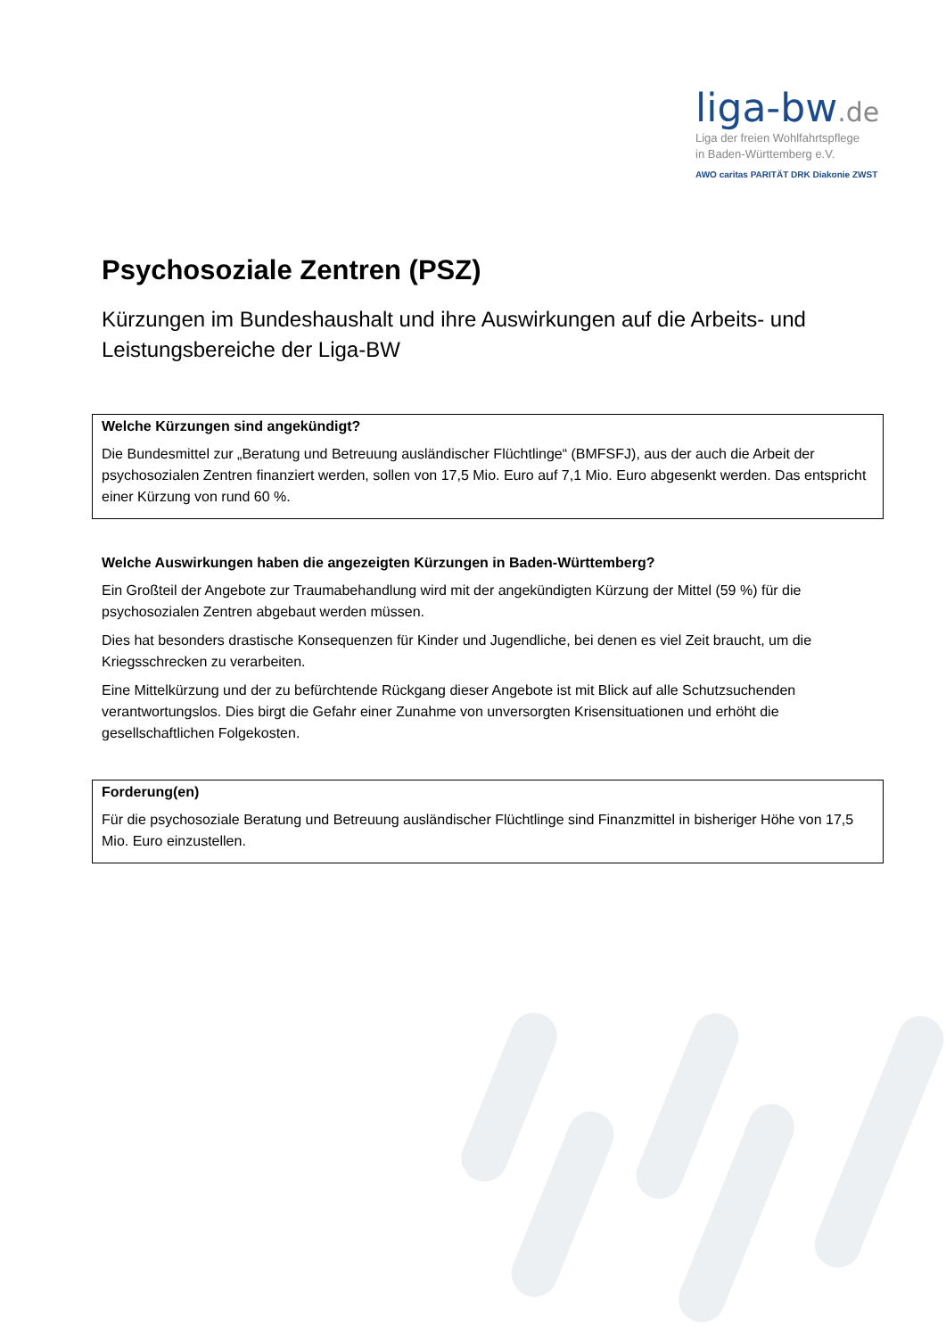liga-bw.de
Liga der freien Wohlfahrtspflege
in Baden-Württemberg e.V.
AWO caritas PARITÄT DRK Diakonie ZWST
Psychosoziale Zentren (PSZ)
Kürzungen im Bundeshaushalt und ihre Auswirkungen auf die Arbeits- und Leistungsbereiche der Liga-BW
Welche Kürzungen sind angekündigt?
Die Bundesmittel zur „Beratung und Betreuung ausländischer Flüchtlinge“ (BMFSFJ), aus der auch die Arbeit der psychosozialen Zentren finanziert werden, sollen von 17,5 Mio. Euro auf 7,1 Mio. Euro abgesenkt werden. Das entspricht einer Kürzung von rund 60 %.
Welche Auswirkungen haben die angezeigten Kürzungen in Baden-Württemberg?
Ein Großteil der Angebote zur Traumabehandlung wird mit der angekündigten Kürzung der Mittel (59 %) für die psychosozialen Zentren abgebaut werden müssen.
Dies hat besonders drastische Konsequenzen für Kinder und Jugendliche, bei denen es viel Zeit braucht, um die Kriegsschrecken zu verarbeiten.
Eine Mittelkürzung und der zu befürchtende Rückgang dieser Angebote ist mit Blick auf alle Schutzsuchenden verantwortungslos. Dies birgt die Gefahr einer Zunahme von unversorgten Krisensituationen und erhöht die gesellschaftlichen Folgekosten.
Forderung(en)
Für die psychosoziale Beratung und Betreuung ausländischer Flüchtlinge sind Finanzmittel in bisheriger Höhe von 17,5 Mio. Euro einzustellen.